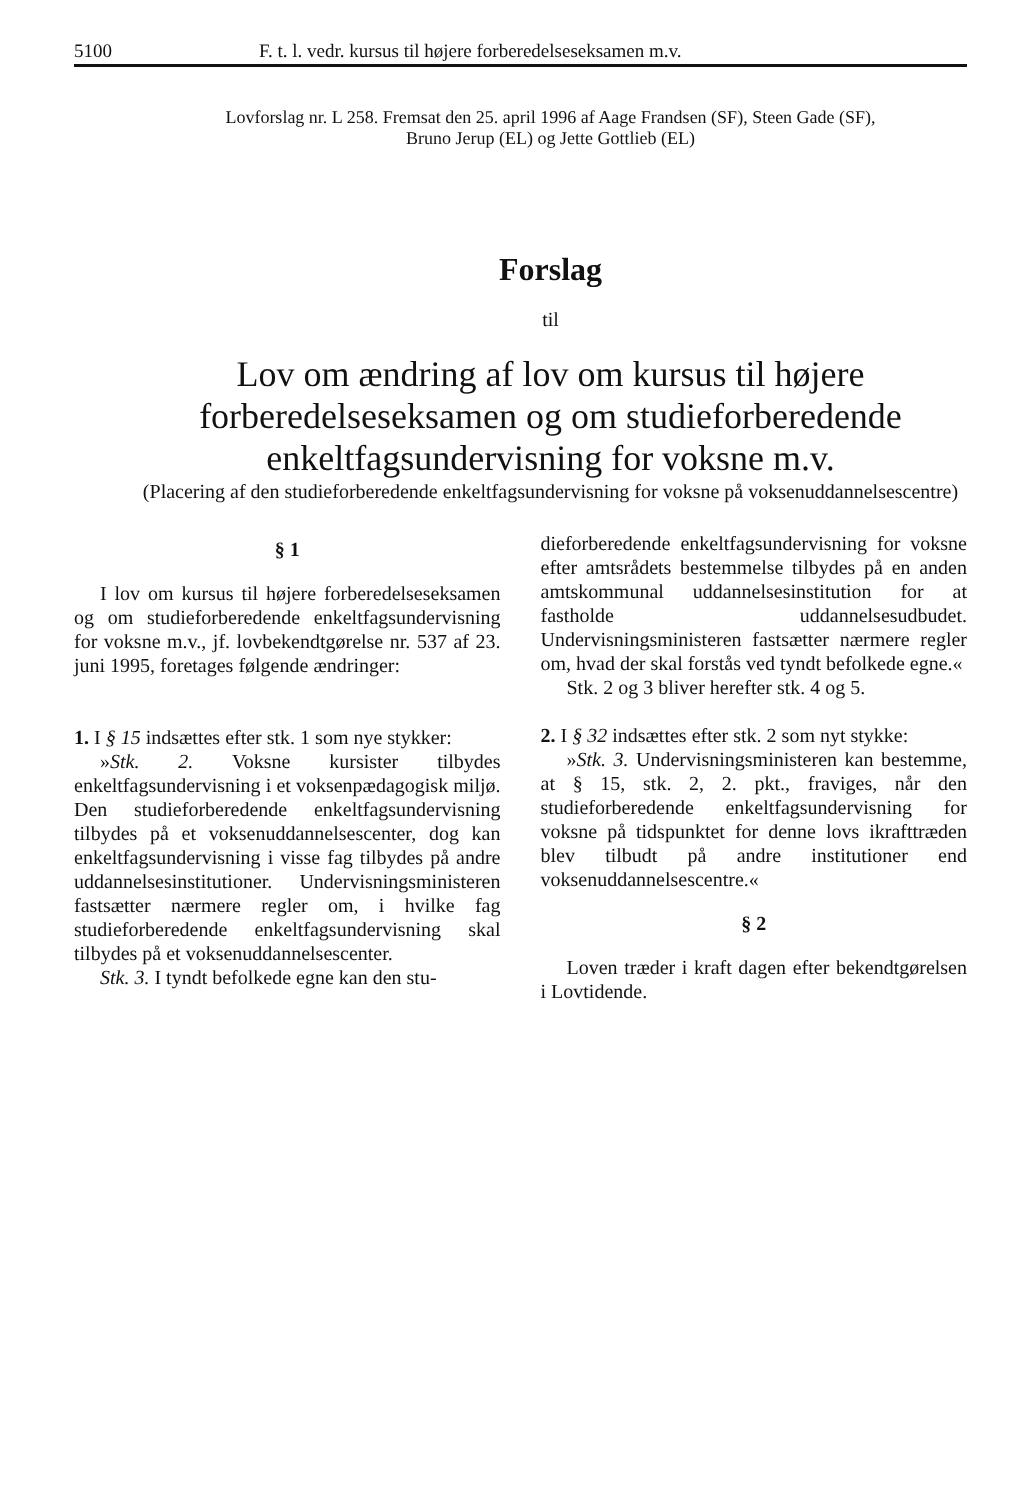5100 F. t. l. vedr. kursus til højere forberedelseseksamen m.v.
Lovforslag nr. L 258. Fremsat den 25. april 1996 af Aage Frandsen (SF), Steen Gade (SF),
Bruno Jerup (EL) og Jette Gottlieb (EL)
Forslag
til
Lov om ændring af lov om kursus til højere forberedelseseksamen og om studieforberedende enkeltfagsundervisning for voksne m.v.
(Placering af den studieforberedende enkeltfagsundervisning for voksne på voksenuddannelsescentre)
§ 1
I lov om kursus til højere forberedelseseksamen og om studieforberedende enkeltfagsundervisning for voksne m.v., jf. lovbekendtgørelse nr. 537 af 23. juni 1995, foretages følgende ændringer:
1. I § 15 indsættes efter stk. 1 som nye stykker:
»Stk. 2. Voksne kursister tilbydes enkeltfagsundervisning i et voksenpædagogisk miljø. Den studieforberedende enkeltfagsundervisning tilbydes på et voksenuddannelsescenter, dog kan enkeltfagsundervisning i visse fag tilbydes på andre uddannelsesinstitutioner. Undervisningsministeren fastsætter nærmere regler om, i hvilke fag studieforberedende enkeltfagsundervisning skal tilbydes på et voksenuddannelsescenter.
Stk. 3. I tyndt befolkede egne kan den stu-
dieforberedende enkeltfagsundervisning for voksne efter amtsrådets bestemmelse tilbydes på en anden amtskommunal uddannelsesinstitution for at fastholde uddannelsesudbudet. Undervisningsministeren fastsætter nærmere regler om, hvad der skal forstås ved tyndt befolkede egne.«
Stk. 2 og 3 bliver herefter stk. 4 og 5.
2. I § 32 indsættes efter stk. 2 som nyt stykke:
»Stk. 3. Undervisningsministeren kan bestemme, at § 15, stk. 2, 2. pkt., fraviges, når den studieforberedende enkeltfagsundervisning for voksne på tidspunktet for denne lovs ikrafttræden blev tilbudt på andre institutioner end voksenuddannelsescentre.«
§ 2
Loven træder i kraft dagen efter bekendtgørelsen i Lovtidende.